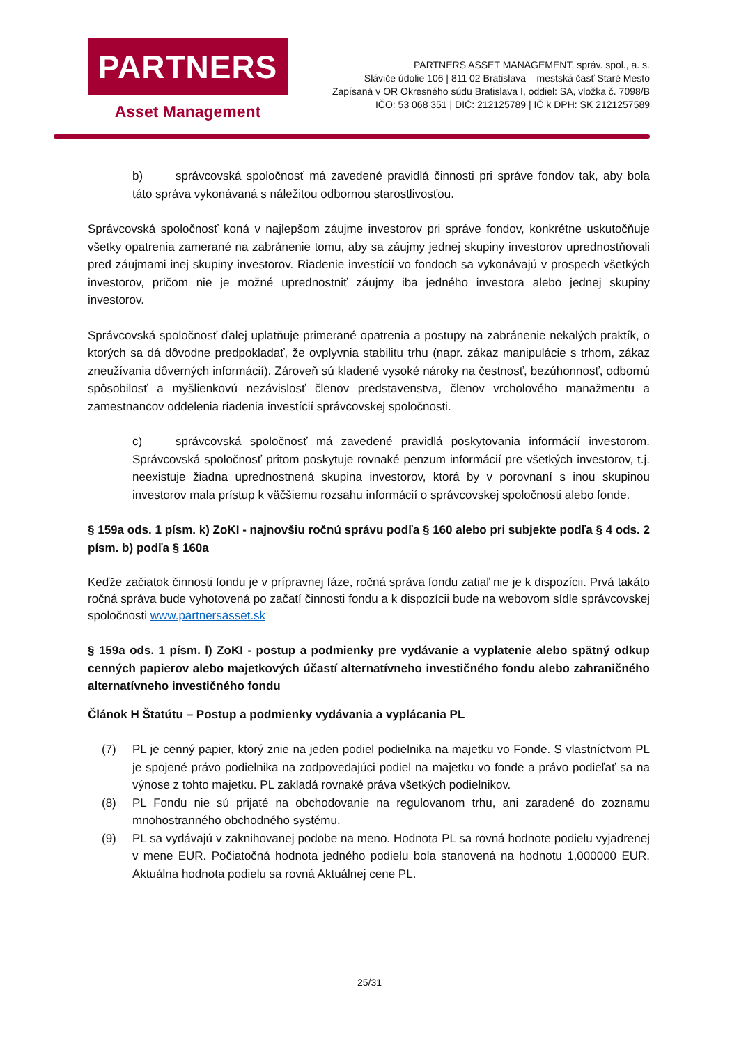PARTNERS
Asset Management
PARTNERS ASSET MANAGEMENT, správ. spol., a. s.
Sláviče údolie 106 | 811 02 Bratislava – mestská časť Staré Mesto
Zapísaná v OR Okresného súdu Bratislava I, oddiel: SA, vložka č. 7098/B
IČO: 53 068 351 | DIČ: 212125789 | IČ k DPH: SK 2121257589
b) správcovská spoločnosť má zavedené pravidlá činnosti pri správe fondov tak, aby bola táto správa vykonávaná s náležitou odbornou starostlivosťou.
Správcovská spoločnosť koná v najlepšom záujme investorov pri správe fondov, konkrétne uskutočňuje všetky opatrenia zamerané na zabránenie tomu, aby sa záujmy jednej skupiny investorov uprednostňovali pred záujmami inej skupiny investorov. Riadenie investícií vo fondoch sa vykonávajú v prospech všetkých investorov, pričom nie je možné uprednostniť záujmy iba jedného investora alebo jednej skupiny investorov.
Správcovská spoločnosť ďalej uplatňuje primerané opatrenia a postupy na zabránenie nekalých praktík, o ktorých sa dá dôvodne predpokladať, že ovplyvnia stabilitu trhu (napr. zákaz manipulácie s trhom, zákaz zneužívania dôverných informácií). Zároveň sú kladené vysoké nároky na čestnosť, bezúhonnosť, odbornú spôsobilosť a myšlienkovú nezávislosť členov predstavenstva, členov vrcholového manažmentu a zamestnancov oddelenia riadenia investícií správcovskej spoločnosti.
c) správcovská spoločnosť má zavedené pravidlá poskytovania informácií investorom. Správcovská spoločnosť pritom poskytuje rovnaké penzum informácií pre všetkých investorov, t.j. neexistuje žiadna uprednostnená skupina investorov, ktorá by v porovnaní s inou skupinou investorov mala prístup k väčšiemu rozsahu informácií o správcovskej spoločnosti alebo fonde.
§ 159a ods. 1 písm. k) ZoKI - najnovšiu ročnú správu podľa § 160 alebo pri subjekte podľa § 4 ods. 2 písm. b) podľa § 160a
Keďže začiatok činnosti fondu je v prípravnej fáze, ročná správa fondu zatiaľ nie je k dispozícii. Prvá takáto ročná správa bude vyhotovená po začatí činnosti fondu a k dispozícii bude na webovom sídle správcovskej spoločnosti www.partnersasset.sk
§ 159a ods. 1 písm. l) ZoKI - postup a podmienky pre vydávanie a vyplatenie alebo spätný odkup cenných papierov alebo majetkových účastí alternatívneho investičného fondu alebo zahraničného alternatívneho investičného fondu
Článok H Štatútu – Postup a podmienky vydávania a vyplácania PL
(7) PL je cenný papier, ktorý znie na jeden podiel podielnika na majetku vo Fonde. S vlastníctvom PL je spojené právo podielnika na zodpovedajúci podiel na majetku vo fonde a právo podieľať sa na výnose z tohto majetku. PL zakladá rovnaké práva všetkých podielnikov.
(8) PL Fondu nie sú prijaté na obchodovanie na regulovanom trhu, ani zaradené do zoznamu mnohostranného obchodného systému.
(9) PL sa vydávajú v zaknihovanej podobe na meno. Hodnota PL sa rovná hodnote podielu vyjadrenej v mene EUR. Počiatočná hodnota jedného podielu bola stanovená na hodnotu 1,000000 EUR. Aktuálna hodnota podielu sa rovná Aktuálnej cene PL.
25/31